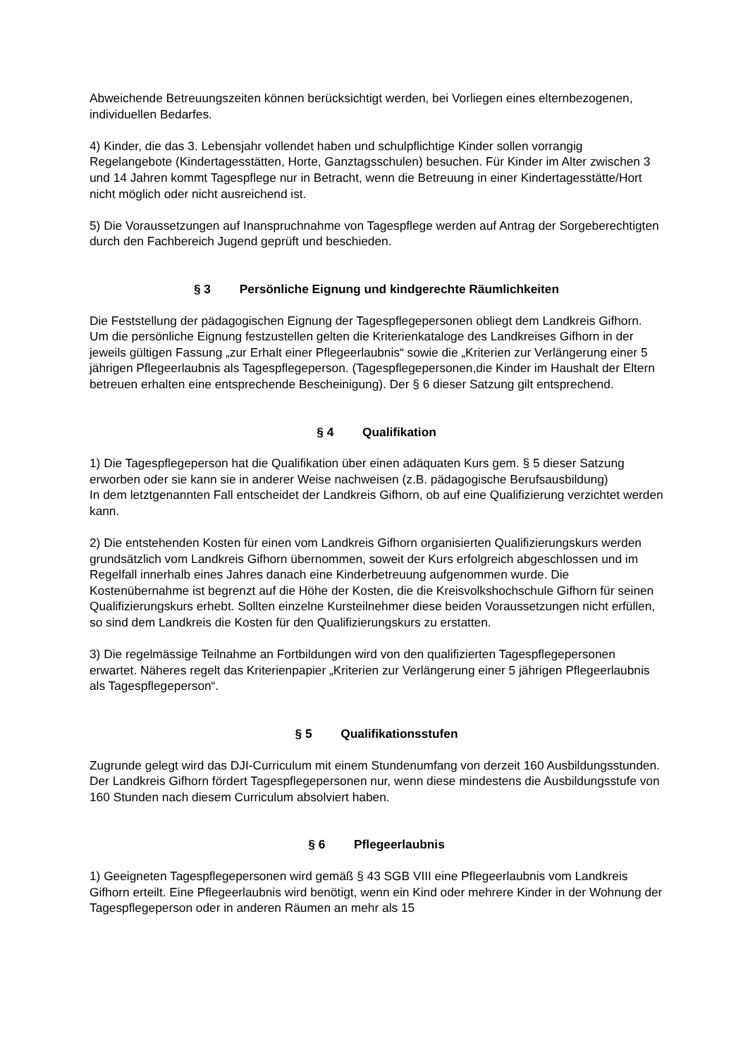Abweichende Betreuungszeiten können berücksichtigt werden, bei Vorliegen eines elternbezogenen, individuellen Bedarfes.
4) Kinder, die das 3. Lebensjahr vollendet haben und schulpflichtige Kinder sollen vorrangig Regelangebote (Kindertagesstätten, Horte, Ganztagsschulen) besuchen. Für Kinder im Alter zwischen 3 und 14 Jahren kommt Tagespflege nur in Betracht, wenn die Betreuung in einer Kindertagesstätte/Hort nicht möglich oder nicht ausreichend ist.
5) Die Voraussetzungen auf Inanspruchnahme von Tagespflege werden auf Antrag der Sorgeberechtigten durch den Fachbereich Jugend geprüft und beschieden.
§ 3 Persönliche Eignung und kindgerechte Räumlichkeiten
Die Feststellung der pädagogischen Eignung der Tagespflegepersonen obliegt dem Landkreis Gifhorn. Um die persönliche Eignung festzustellen gelten die Kriterienkataloge des Landkreises Gifhorn in der jeweils gültigen Fassung „zur Erhalt einer Pflegeerlaubnis“ sowie die „Kriterien zur Verlängerung einer 5 jährigen Pflegeerlaubnis als Tagespflegeperson. (Tagespflegepersonen,die Kinder im Haushalt der Eltern betreuen erhalten eine entsprechende Bescheinigung). Der § 6 dieser Satzung gilt entsprechend.
§ 4 Qualifikation
1) Die Tagespflegeperson hat die Qualifikation über einen adäquaten Kurs gem. § 5 dieser Satzung erworben oder sie kann sie in anderer Weise nachweisen (z.B. pädagogische Berufsausbildung)
In dem letztgenannten Fall entscheidet der Landkreis Gifhorn, ob auf eine Qualifizierung verzichtet werden kann.
2) Die entstehenden Kosten für einen vom Landkreis Gifhorn organisierten Qualifizierungskurs werden grundsätzlich vom Landkreis Gifhorn übernommen, soweit der Kurs erfolgreich abgeschlossen und im Regelfall innerhalb eines Jahres danach eine Kinderbetreuung aufgenommen wurde. Die Kostenübernahme ist begrenzt auf die Höhe der Kosten, die die Kreisvolkshochschule Gifhorn für seinen Qualifizierungskurs erhebt. Sollten einzelne Kursteilnehmer diese beiden Voraussetzungen nicht erfüllen, so sind dem Landkreis die Kosten für den Qualifizierungskurs zu erstatten.
3) Die regelmässige Teilnahme an Fortbildungen wird von den qualifizierten Tagespflegepersonen erwartet. Näheres regelt das Kriterienpapier „Kriterien zur Verlängerung einer 5 jährigen Pflegeerlaubnis als Tagespflegeperson“.
§ 5 Qualifikationsstufen
Zugrunde gelegt wird das DJI-Curriculum mit einem Stundenumfang von derzeit 160 Ausbildungsstunden.
Der Landkreis Gifhorn fördert Tagespflegepersonen nur, wenn diese mindestens die Ausbildungsstufe von 160 Stunden nach diesem Curriculum absolviert haben.
§ 6 Pflegeerlaubnis
1) Geeigneten Tagespflegepersonen wird gemäß § 43 SGB VIII eine Pflegeerlaubnis vom Landkreis Gifhorn erteilt. Eine Pflegeerlaubnis wird benötigt, wenn ein Kind oder mehrere Kinder in der Wohnung der Tagespflegeperson oder in anderen Räumen an mehr als 15